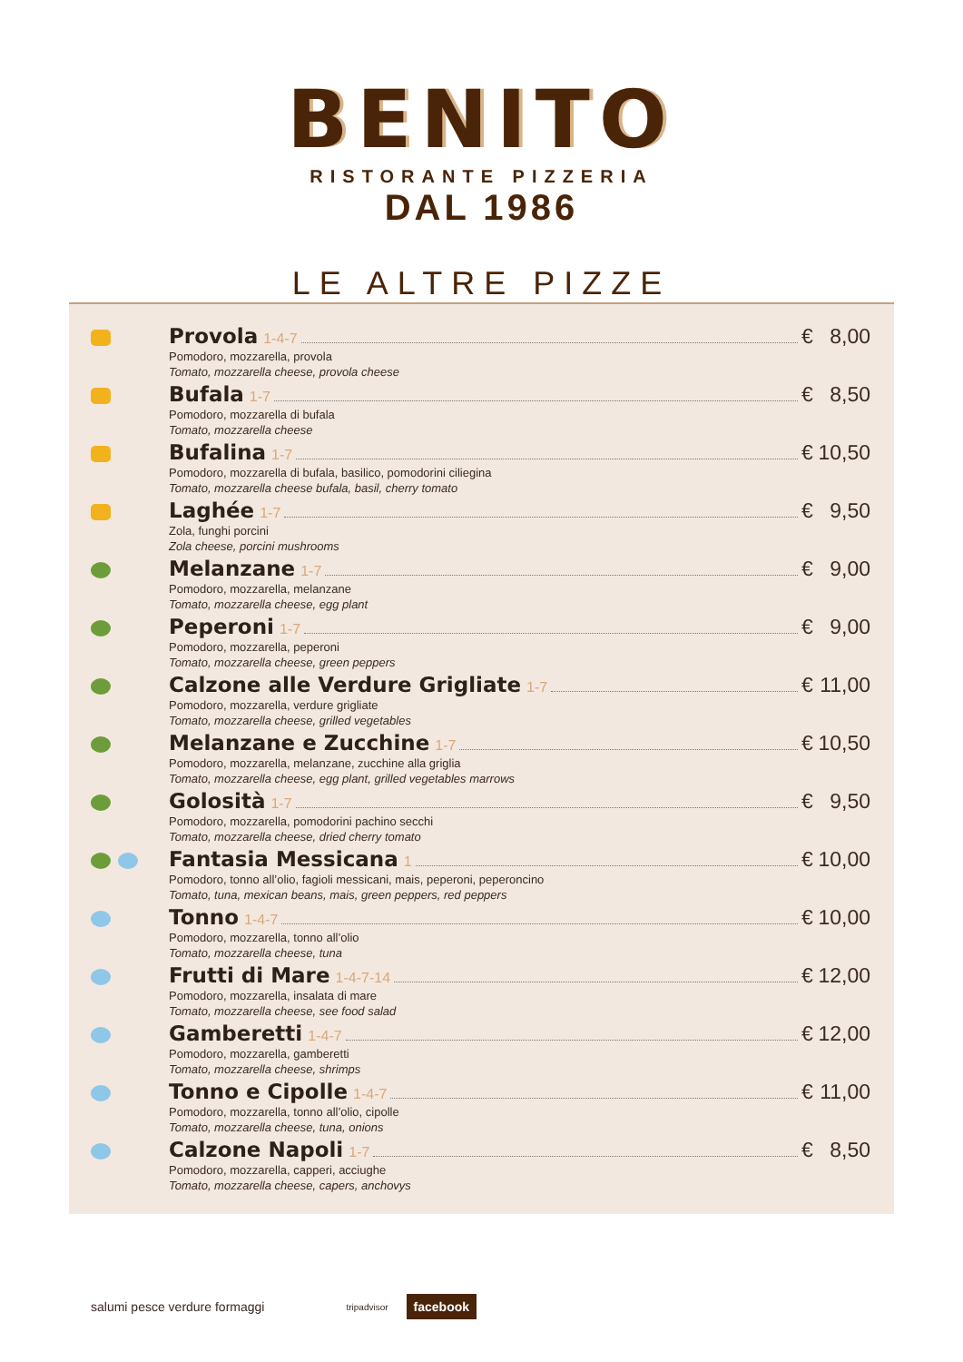BENITO
RISTORANTE PIZZERIA
DAL 1986
LE ALTRE PIZZE
Provola 1-4-7 € 8,00
Pomodoro, mozzarella, provola
Tomato, mozzarella cheese, provola cheese
Bufala 1-7 € 8,50
Pomodoro, mozzarella di bufala
Tomato, mozzarella cheese
Bufalina 1-7 € 10,50
Pomodoro, mozzarella di bufala, basilico, pomodorini ciliegina
Tomato, mozzarella cheese bufala, basil, cherry tomato
Laghée 1-7 € 9,50
Zola, funghi porcini
Zola cheese, porcini mushrooms
Melanzane 1-7 € 9,00
Pomodoro, mozzarella, melanzane
Tomato, mozzarella cheese, egg plant
Peperoni 1-7 € 9,00
Pomodoro, mozzarella, peperoni
Tomato, mozzarella cheese, green peppers
Calzone alle Verdure Grigliate 1-7 € 11,00
Pomodoro, mozzarella, verdure grigliate
Tomato, mozzarella cheese, grilled vegetables
Melanzane e Zucchine 1-7 € 10,50
Pomodoro, mozzarella, melanzane, zucchine alla griglia
Tomato, mozzarella cheese, egg plant, grilled vegetables marrows
Golosità 1-7 € 9,50
Pomodoro, mozzarella, pomodorini pachino secchi
Tomato, mozzarella cheese, dried cherry tomato
Fantasia Messicana 1 € 10,00
Pomodoro, tonno all’olio, fagioli messicani, mais, peperoni, peperoncino
Tomato, tuna, mexican beans, mais, green peppers, red peppers
Tonno 1-4-7 € 10,00
Pomodoro, mozzarella, tonno all’olio
Tomato, mozzarella cheese, tuna
Frutti di Mare 1-4-7-14 € 12,00
Pomodoro, mozzarella, insalata di mare
Tomato, mozzarella cheese, see food salad
Gamberetti 1-4-7 € 12,00
Pomodoro, mozzarella, gamberetti
Tomato, mozzarella cheese, shrimps
Tonno e Cipolle 1-4-7 € 11,00
Pomodoro, mozzarella, tonno all’olio, cipolle
Tomato, mozzarella cheese, tuna, onions
Calzone Napoli 1-7 € 8,50
Pomodoro, mozzarella, capperi, acciughe
Tomato, mozzarella cheese, capers, anchovys
salumi pesce verdure formaggi tripadvisor facebook